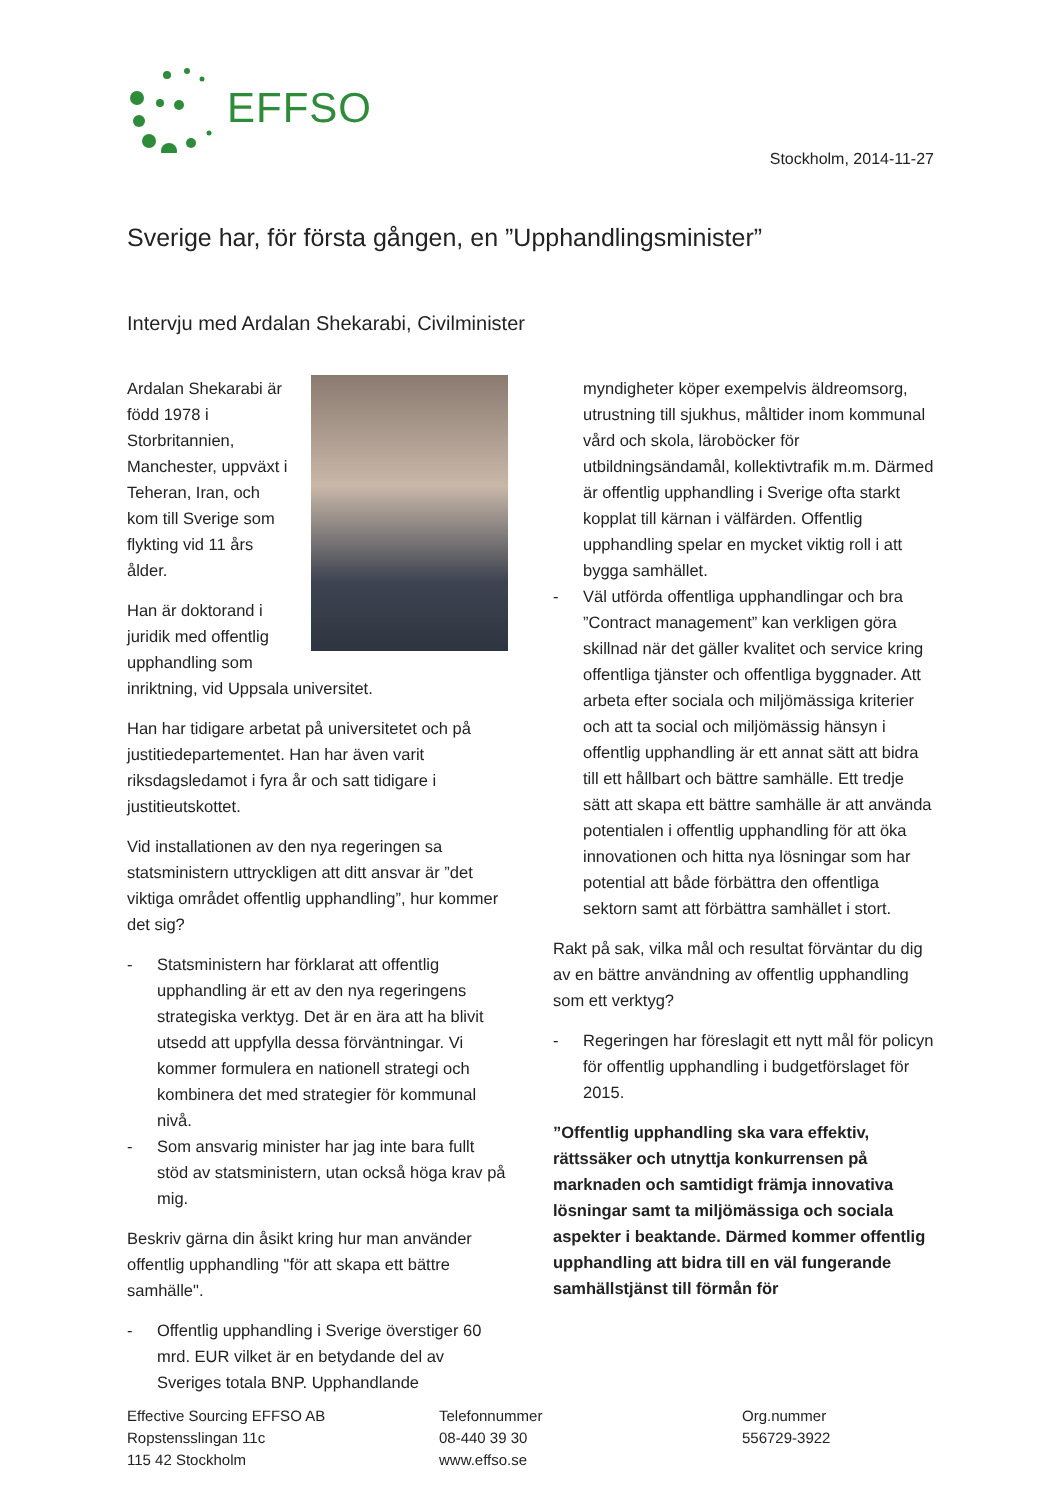EFFSO
Stockholm, 2014-11-27
Sverige har, för första gången, en ”Upphandlingsminister”
Intervju med Ardalan Shekarabi, Civilminister
Ardalan Shekarabi är född 1978 i Storbritannien, Manchester, uppväxt i Teheran, Iran, och kom till Sverige som flykting vid 11 års ålder.
Han är doktorand i juridik med offentlig upphandling som inriktning, vid Uppsala universitet.
Han har tidigare arbetat på universitetet och på justitiedepartementet. Han har även varit riksdagsledamot i fyra år och satt tidigare i justitieutskottet.
Vid installationen av den nya regeringen sa statsministern uttryckligen att ditt ansvar är ”det viktiga området offentlig upphandling”, hur kommer det sig?
- Statsministern har förklarat att offentlig upphandling är ett av den nya regeringens strategiska verktyg. Det är en ära att ha blivit utsedd att uppfylla dessa förväntningar. Vi kommer formulera en nationell strategi och kombinera det med strategier för kommunal nivå.
- Som ansvarig minister har jag inte bara fullt stöd av statsministern, utan också höga krav på mig.
Beskriv gärna din åsikt kring hur man använder offentlig upphandling "för att skapa ett bättre samhälle".
- Offentlig upphandling i Sverige överstiger 60 mrd. EUR vilket är en betydande del av Sveriges totala BNP. Upphandlande
myndigheter köper exempelvis äldreomsorg, utrustning till sjukhus, måltider inom kommunal vård och skola, läroböcker för utbildningsändamål, kollektivtrafik m.m. Därmed är offentlig upphandling i Sverige ofta starkt kopplat till kärnan i välfärden. Offentlig upphandling spelar en mycket viktig roll i att bygga samhället.
- Väl utförda offentliga upphandlingar och bra ”Contract management” kan verkligen göra skillnad när det gäller kvalitet och service kring offentliga tjänster och offentliga byggnader. Att arbeta efter sociala och miljömässiga kriterier och att ta social och miljömässig hänsyn i offentlig upphandling är ett annat sätt att bidra till ett hållbart och bättre samhälle. Ett tredje sätt att skapa ett bättre samhälle är att använda potentialen i offentlig upphandling för att öka innovationen och hitta nya lösningar som har potential att både förbättra den offentliga sektorn samt att förbättra samhället i stort.
Rakt på sak, vilka mål och resultat förväntar du dig av en bättre användning av offentlig upphandling som ett verktyg?
- Regeringen har föreslagit ett nytt mål för policyn för offentlig upphandling i budgetförslaget för 2015.
”Offentlig upphandling ska vara effektiv, rättssäker och utnyttja konkurrensen på marknaden och samtidigt främja innovativa lösningar samt ta miljömässiga och sociala aspekter i beaktande. Därmed kommer offentlig upphandling att bidra till en väl fungerande samhällstjänst till förmån för
Effective Sourcing EFFSO AB
Ropstensslingan 11c
115 42 Stockholm
Telefonnummer
08-440 39 30
www.effso.se
Org.nummer
556729-3922